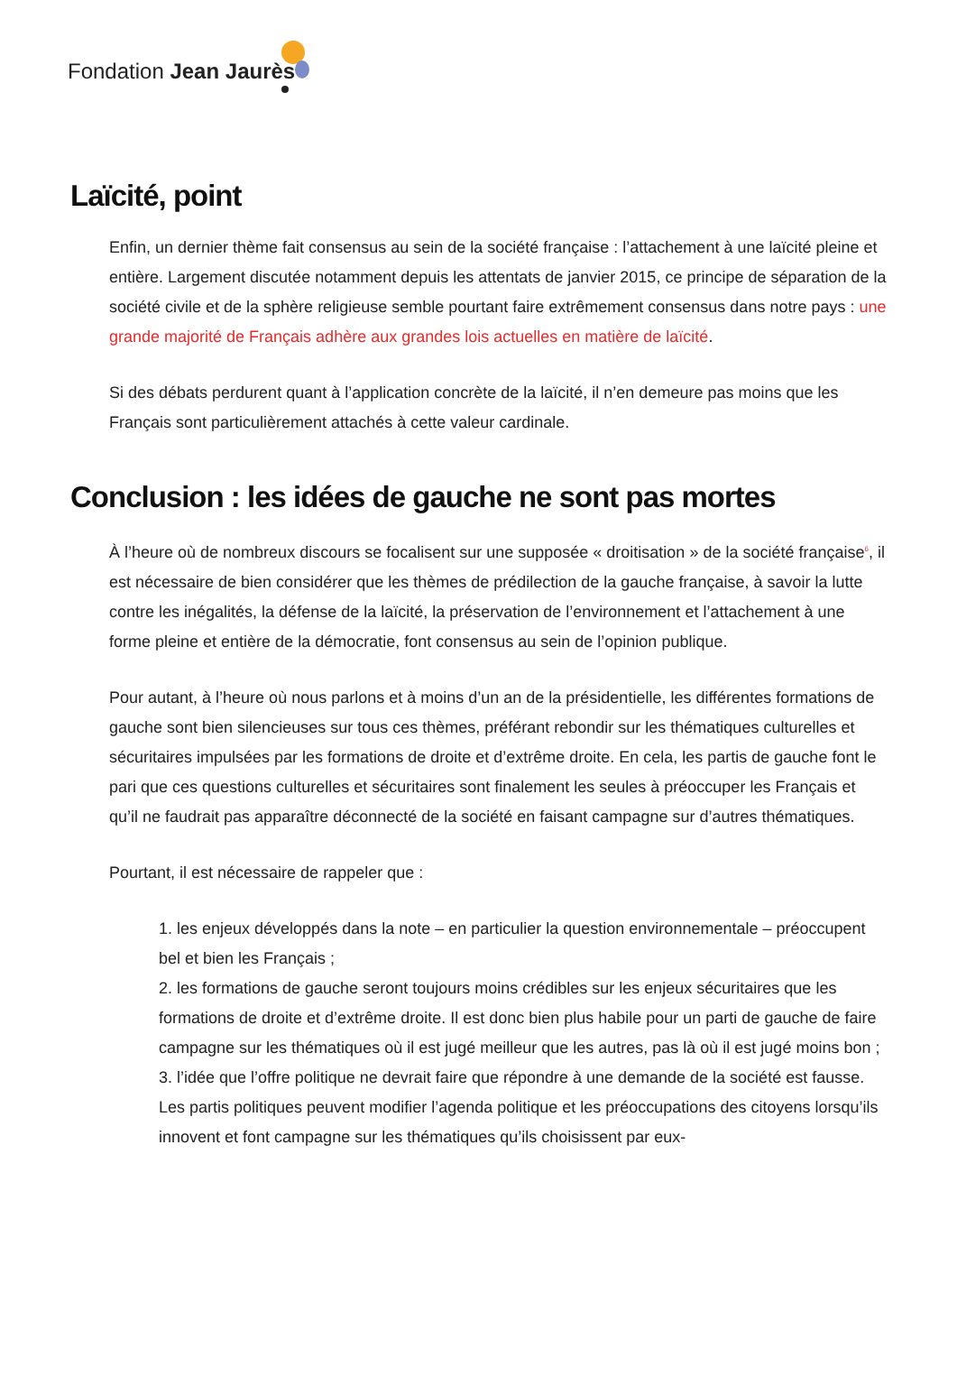Fondation Jean Jaurès
Laïcité, point
Enfin, un dernier thème fait consensus au sein de la société française : l’attachement à une laïcité pleine et entière. Largement discutée notamment depuis les attentats de janvier 2015, ce principe de séparation de la société civile et de la sphère religieuse semble pourtant faire extrêmement consensus dans notre pays : une grande majorité de Français adhère aux grandes lois actuelles en matière de laïcité.
Si des débats perdurent quant à l’application concrète de la laïcité, il n’en demeure pas moins que les Français sont particulièrement attachés à cette valeur cardinale.
Conclusion : les idées de gauche ne sont pas mortes
À l’heure où de nombreux discours se focalisent sur une supposée « droitisation » de la société française<sup>6</sup>, il est nécessaire de bien considérer que les thèmes de prédilection de la gauche française, à savoir la lutte contre les inégalités, la défense de la laïcité, la préservation de l’environnement et l’attachement à une forme pleine et entière de la démocratie, font consensus au sein de l’opinion publique.
Pour autant, à l’heure où nous parlons et à moins d’un an de la présidentielle, les différentes formations de gauche sont bien silencieuses sur tous ces thèmes, préférant rebondir sur les thématiques culturelles et sécuritaires impulsées par les formations de droite et d’extrême droite. En cela, les partis de gauche font le pari que ces questions culturelles et sécuritaires sont finalement les seules à préoccuper les Français et qu’il ne faudrait pas apparaître déconnecté de la société en faisant campagne sur d’autres thématiques.
Pourtant, il est nécessaire de rappeler que :
1. les enjeux développés dans la note – en particulier la question environnementale – préoccupent bel et bien les Français ;
2. les formations de gauche seront toujours moins crédibles sur les enjeux sécuritaires que les formations de droite et d’extrême droite. Il est donc bien plus habile pour un parti de gauche de faire campagne sur les thématiques où il est jugé meilleur que les autres, pas là où il est jugé moins bon ;
3. l’idée que l’offre politique ne devrait faire que répondre à une demande de la société est fausse. Les partis politiques peuvent modifier l’agenda politique et les préoccupations des citoyens lorsqu’ils innovent et font campagne sur les thématiques qu’ils choisissent par eux-